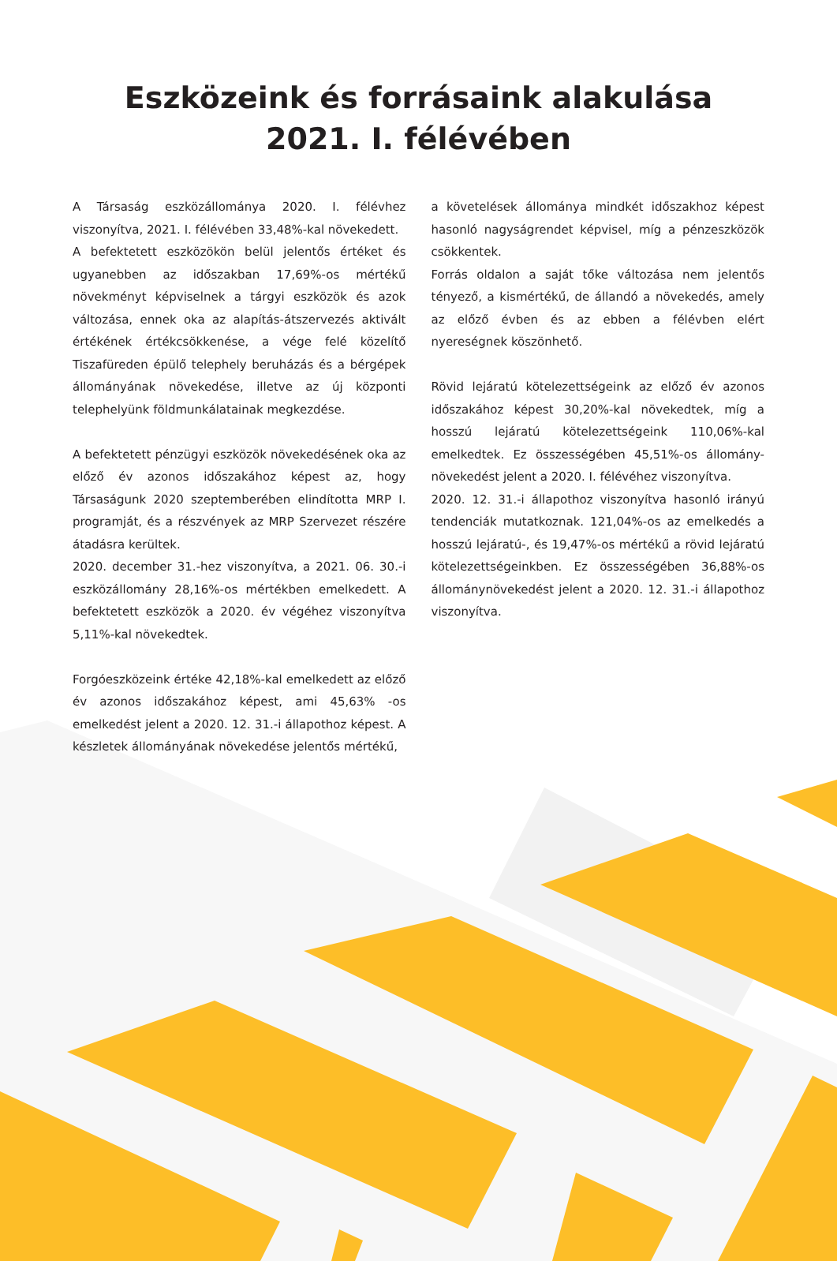Eszközeink és forrásaink alakulása
2021. I. félévében
A Társaság eszközállománya 2020. I. félévhez viszonyítva, 2021. I. félévében 33,48%-kal növekedett.
A befektetett eszközökön belül jelentős értéket és ugyanebben az időszakban 17,69%-os mértékű növekményt képviselnek a tárgyi eszközök és azok változása, ennek oka az alapítás-átszervezés aktivált értékének értékcsökkenése, a vége felé közelítő Tiszafüreden épülő telephely beruházás és a bérgépek állományának növekedése, illetve az új központi telephelyünk földmunkálatainak megkezdése.
A befektetett pénzügyi eszközök növekedésének oka az előző év azonos időszakához képest az, hogy Társaságunk 2020 szeptemberében elindította MRP I. programját, és a részvények az MRP Szervezet részére átadásra kerültek.
2020. december 31.-hez viszonyítva, a 2021. 06. 30.-i eszközállomány 28,16%-os mértékben emelkedett. A befektetett eszközök a 2020. év végéhez viszonyítva 5,11%-kal növekedtek.
Forgóeszközeink értéke 42,18%-kal emelkedett az előző év azonos időszakához képest, ami 45,63% -os emelkedést jelent a 2020. 12. 31.-i állapothoz képest. A készletek állományának növekedése jelentős mértékű,
a követelések állománya mindkét időszakhoz képest hasonló nagyságrendet képvisel, míg a pénzeszközök csökkentek.
Forrás oldalon a saját tőke változása nem jelentős tényező, a kismértékű, de állandó a növekedés, amely az előző évben és az ebben a félévben elért nyereségnek köszönhető.
Rövid lejáratú kötelezettségeink az előző év azonos időszakához képest 30,20%-kal növekedtek, míg a hosszú lejáratú kötelezettségeink 110,06%-kal emelkedtek. Ez összességében 45,51%-os állomány-növekedést jelent a 2020. I. félévéhez viszonyítva.
2020. 12. 31.-i állapothoz viszonyítva hasonló irányú tendenciák mutatkoznak. 121,04%-os az emelkedés a hosszú lejáratú-, és 19,47%-os mértékű a rövid lejáratú kötelezettségeinkben. Ez összességében 36,88%-os állománynövekedést jelent a 2020. 12. 31.-i állapothoz viszonyítva.